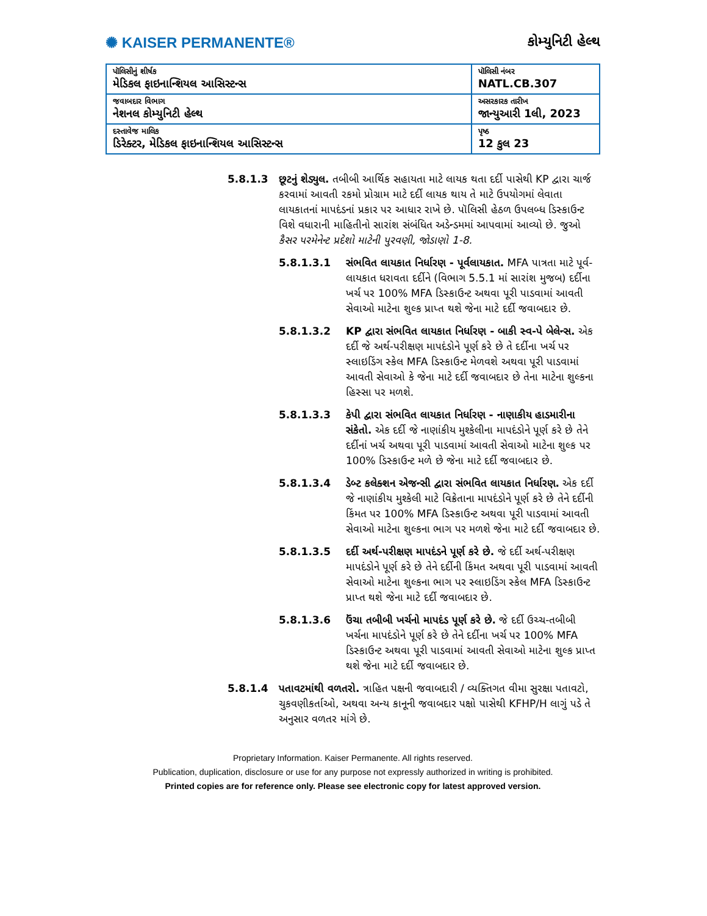✺ KAISER PERMANENTE®
કોમ્યુનિટી હેલ્થ
| પૉલિસીનું શીર્ષક મેડિકલ ફાઇનાન્શિયલ આસિસ્ટન્સ | પૉલિસી નંબર NATL.CB.307 |
| જવાબદાર વિભાગ નેશનલ કોમ્યુનિટી હેલ્થ | અસરકારક તારીખ જાન્યુઆરી 1લી, 2023 |
| દસ્તાવેજ માલિક ડિરેક્ટર, મેડિકલ ફાઇનાન્શિયલ આસિસ્ટન્સ | પૃષ્ઠ 12 કુલ 23 |
5.8.1.3 છૂટનું શેડ્યુલ. તબીબી આર્થિક સહાયતા માટે લાયક થતા દર્દી પાસેથી KP દ્વારા ચાર્જ કરવામાં આવતી રકમો પ્રોગ્રામ માટે દર્દી લાયક થાય તે માટે ઉપયોગમાં લેવાતા લાયકાતનાં માપદંડનાં પ્રકાર પર આધાર રાખે છે. પૉલિસી હેઠળ ઉપલબ્ધ ડિસ્કાઉન્ટ વિશે વધારાની માહિતીનો સારાંશ સંબંધિત અડેન્ડમમાં આપવામાં આવ્યો છે. જુઓ કૈસર પરમેનેન્ટ પ્રદેશો માટેની પુરવણી, જોડાણો 1-8.
5.8.1.3.1 સંભવિત લાયકાત નિર્ધારણ - પૂર્વલાયકાત. MFA પાત્રતા માટે પૂર્વ-લાયકાત ધરાવતા દર્દીને (વિભાગ 5.5.1 માં સારાંશ મુજબ) દર્દીના ખર્ચ પર 100% MFA ડિસ્કાઉન્ટ અથવા પૂરી પાડવામાં આવતી સેવાઓ માટેના શુલ્ક પ્રાપ્ત થશે જેના માટે દર્દી જવાબદાર છે.
5.8.1.3.2 KP દ્વારા સંભવિત લાયકાત નિર્ધારણ - બાકી સ્વ-પે બેલેન્સ. એક દર્દી જે અર્થ-પરીક્ષણ માપદંડોને પૂર્ણ કરે છે તે દર્દીના ખર્ચ પર સ્લાઇડિંગ સ્કેલ MFA ડિસ્કાઉન્ટ મેળવશે અથવા પૂરી પાડવામાં આવતી સેવાઓ કે જેના માટે દર્દી જવાબદાર છે તેના માટેના શુલ્કના હિસ્સા પર મળશે.
5.8.1.3.3 કેપી દ્વારા સંભવિત લાયકાત નિર્ધારણ - નાણાકીય હાડમારીના સંકેતો. એક દર્દી જે નાણાંકીય મુશ્કેલીના માપદંડોને પૂર્ણ કરે છે તેને દર્દીનાં ખર્ચ અથવા પૂરી પાડવામાં આવતી સેવાઓ માટેના શુલ્ક પર 100% ડિસ્કાઉન્ટ મળે છે જેના માટે દર્દી જવાબદાર છે.
5.8.1.3.4 ડેબ્ટ કલેક્શન એજન્સી દ્વારા સંભવિત લાયકાત નિર્ધારણ. એક દર્દી જે નાણાંકીય મુશ્કેલી માટે વિક્રેતાના માપદંડોને પૂર્ણ કરે છે તેને દર્દીની કિંમત પર 100% MFA ડિસ્કાઉન્ટ અથવા પૂરી પાડવામાં આવતી સેવાઓ માટેના શુલ્કના ભાગ પર મળશે જેના માટે દર્દી જવાબદાર છે.
5.8.1.3.5 દર્દી અર્થ-પરીક્ષણ માપદંડને પૂર્ણ કરે છે. જે દર્દી અર્થ-પરીક્ષણ માપદંડોને પૂર્ણ કરે છે તેને દર્દીની કિંમત અથવા પૂરી પાડવામાં આવતી સેવાઓ માટેના શુલ્કના ભાગ પર સ્લાઇડિંગ સ્કેલ MFA ડિસ્કાઉન્ટ પ્રાપ્ત થશે જેના માટે દર્દી જવાબદાર છે.
5.8.1.3.6 ઉંચા તબીબી ખર્ચનો માપદંડ પૂર્ણ કરે છે. જે દર્દી ઉચ્ચ-તબીબી ખર્ચના માપદંડોને પૂર્ણ કરે છે તેને દર્દીના ખર્ચ પર 100% MFA ડિસ્કાઉન્ટ અથવા પૂરી પાડવામાં આવતી સેવાઓ માટેના શુલ્ક પ્રાપ્ત થશે જેના માટે દર્દી જવાબદાર છે.
5.8.1.4 પતાવટમાંથી વળતરો. ત્રાહિત પક્ષની જવાબદારી / વ્યક્તિગત વીમા સુરક્ષા પતાવટો, ચુકવણીકર્તાઓ, અથવા અન્ય કાનૂની જવાબદાર પક્ષો પાસેથી KFHP/H લાગું પડે તે અનુસાર વળતર માંગે છે.
Proprietary Information. Kaiser Permanente. All rights reserved.
Publication, duplication, disclosure or use for any purpose not expressly authorized in writing is prohibited.
Printed copies are for reference only. Please see electronic copy for latest approved version.